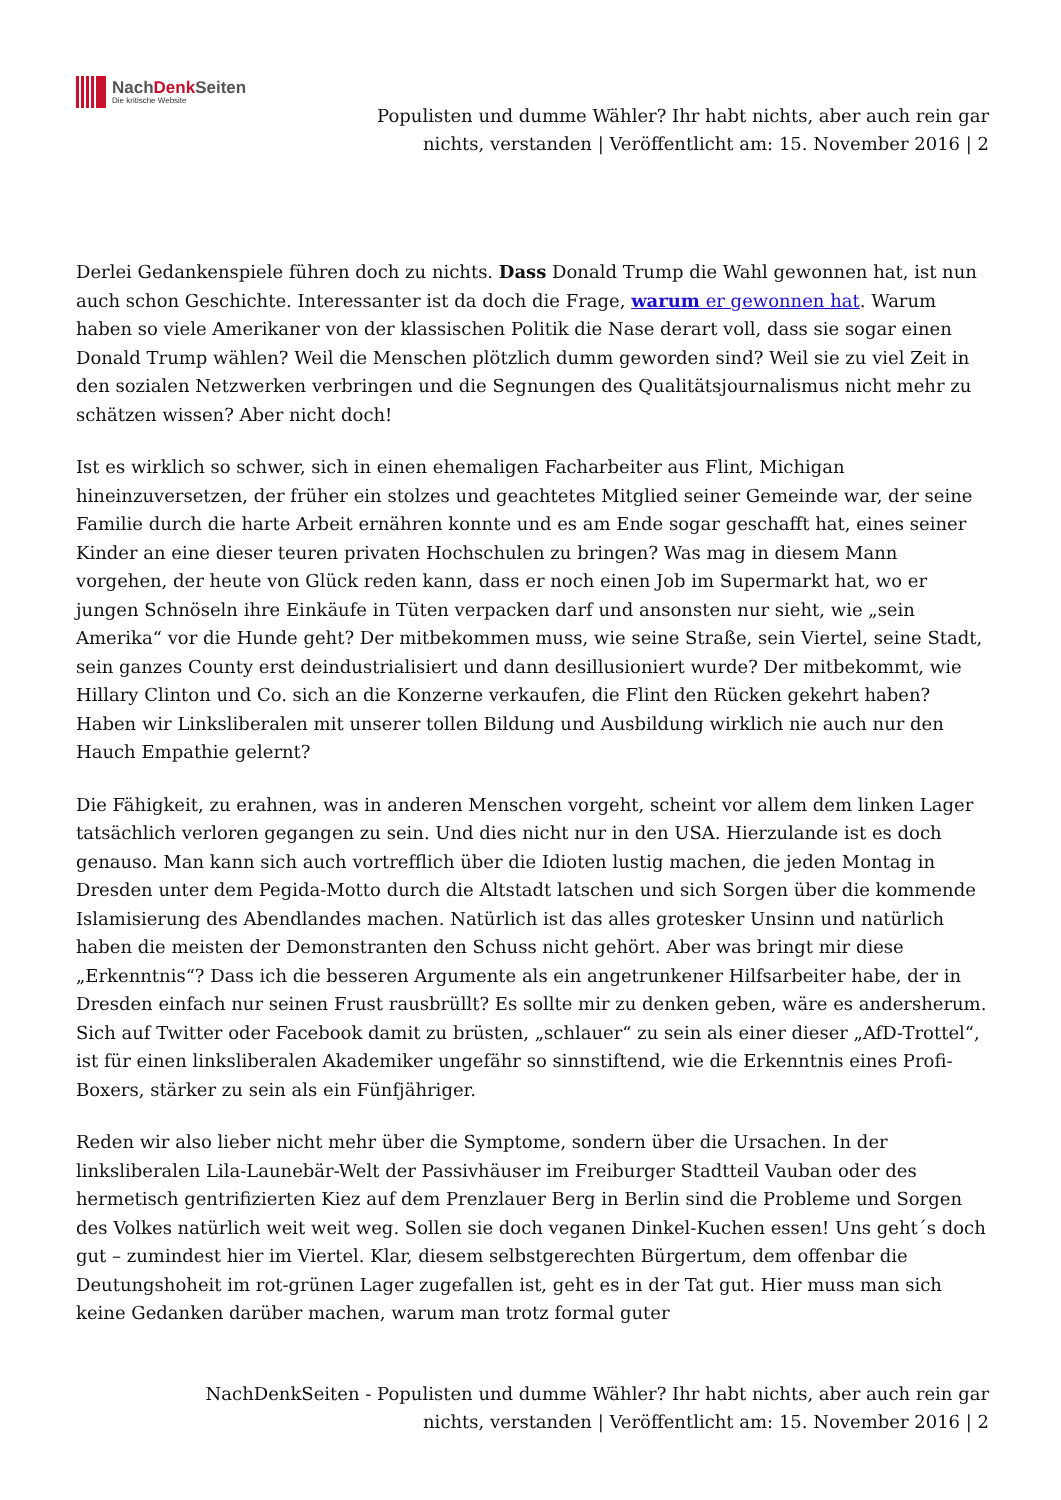NachDenk Seiten
Die kritische Website
Populisten und dumme Wähler? Ihr habt nichts, aber auch rein gar
nichts, verstanden | Veröffentlicht am: 15. November 2016 | 2
Derlei Gedankenspiele führen doch zu nichts. Dass Donald Trump die Wahl gewonnen hat, ist nun auch schon Geschichte. Interessanter ist da doch die Frage, warum er gewonnen hat. Warum haben so viele Amerikaner von der klassischen Politik die Nase derart voll, dass sie sogar einen Donald Trump wählen? Weil die Menschen plötzlich dumm geworden sind? Weil sie zu viel Zeit in den sozialen Netzwerken verbringen und die Segnungen des Qualitätsjournalismus nicht mehr zu schätzen wissen? Aber nicht doch!
Ist es wirklich so schwer, sich in einen ehemaligen Facharbeiter aus Flint, Michigan hineinzuversetzen, der früher ein stolzes und geachtetes Mitglied seiner Gemeinde war, der seine Familie durch die harte Arbeit ernähren konnte und es am Ende sogar geschafft hat, eines seiner Kinder an eine dieser teuren privaten Hochschulen zu bringen? Was mag in diesem Mann vorgehen, der heute von Glück reden kann, dass er noch einen Job im Supermarkt hat, wo er jungen Schnöseln ihre Einkäufe in Tüten verpacken darf und ansonsten nur sieht, wie „sein Amerika“ vor die Hunde geht? Der mitbekommen muss, wie seine Straße, sein Viertel, seine Stadt, sein ganzes County erst deindustrialisiert und dann desillusioniert wurde? Der mitbekommt, wie Hillary Clinton und Co. sich an die Konzerne verkaufen, die Flint den Rücken gekehrt haben? Haben wir Linksliberalen mit unserer tollen Bildung und Ausbildung wirklich nie auch nur den Hauch Empathie gelernt?
Die Fähigkeit, zu erahnen, was in anderen Menschen vorgeht, scheint vor allem dem linken Lager tatsächlich verloren gegangen zu sein. Und dies nicht nur in den USA. Hierzulande ist es doch genauso. Man kann sich auch vortrefflich über die Idioten lustig machen, die jeden Montag in Dresden unter dem Pegida-Motto durch die Altstadt latschen und sich Sorgen über die kommende Islamisierung des Abendlandes machen. Natürlich ist das alles grotesker Unsinn und natürlich haben die meisten der Demonstranten den Schuss nicht gehört. Aber was bringt mir diese „Erkenntnis“? Dass ich die besseren Argumente als ein angetrunkener Hilfsarbeiter habe, der in Dresden einfach nur seinen Frust rausbrüllt? Es sollte mir zu denken geben, wäre es andersherum. Sich auf Twitter oder Facebook damit zu brüsten, „schlauer“ zu sein als einer dieser „AfD-Trottel“, ist für einen linksliberalen Akademiker ungefähr so sinnstiftend, wie die Erkenntnis eines Profi-Boxers, stärker zu sein als ein Fünfjähriger.
Reden wir also lieber nicht mehr über die Symptome, sondern über die Ursachen. In der linksliberalen Lila-Launebär-Welt der Passivhäuser im Freiburger Stadtteil Vauban oder des hermetisch gentrifizierten Kiez auf dem Prenzlauer Berg in Berlin sind die Probleme und Sorgen des Volkes natürlich weit weit weg. Sollen sie doch veganen Dinkel-Kuchen essen! Uns geht´s doch gut – zumindest hier im Viertel. Klar, diesem selbstgerechten Bürgertum, dem offenbar die Deutungshoheit im rot-grünen Lager zugefallen ist, geht es in der Tat gut. Hier muss man sich keine Gedanken darüber machen, warum man trotz formal guter
NachDenkSeiten - Populisten und dumme Wähler? Ihr habt nichts, aber auch rein gar
nichts, verstanden | Veröffentlicht am: 15. November 2016 | 2